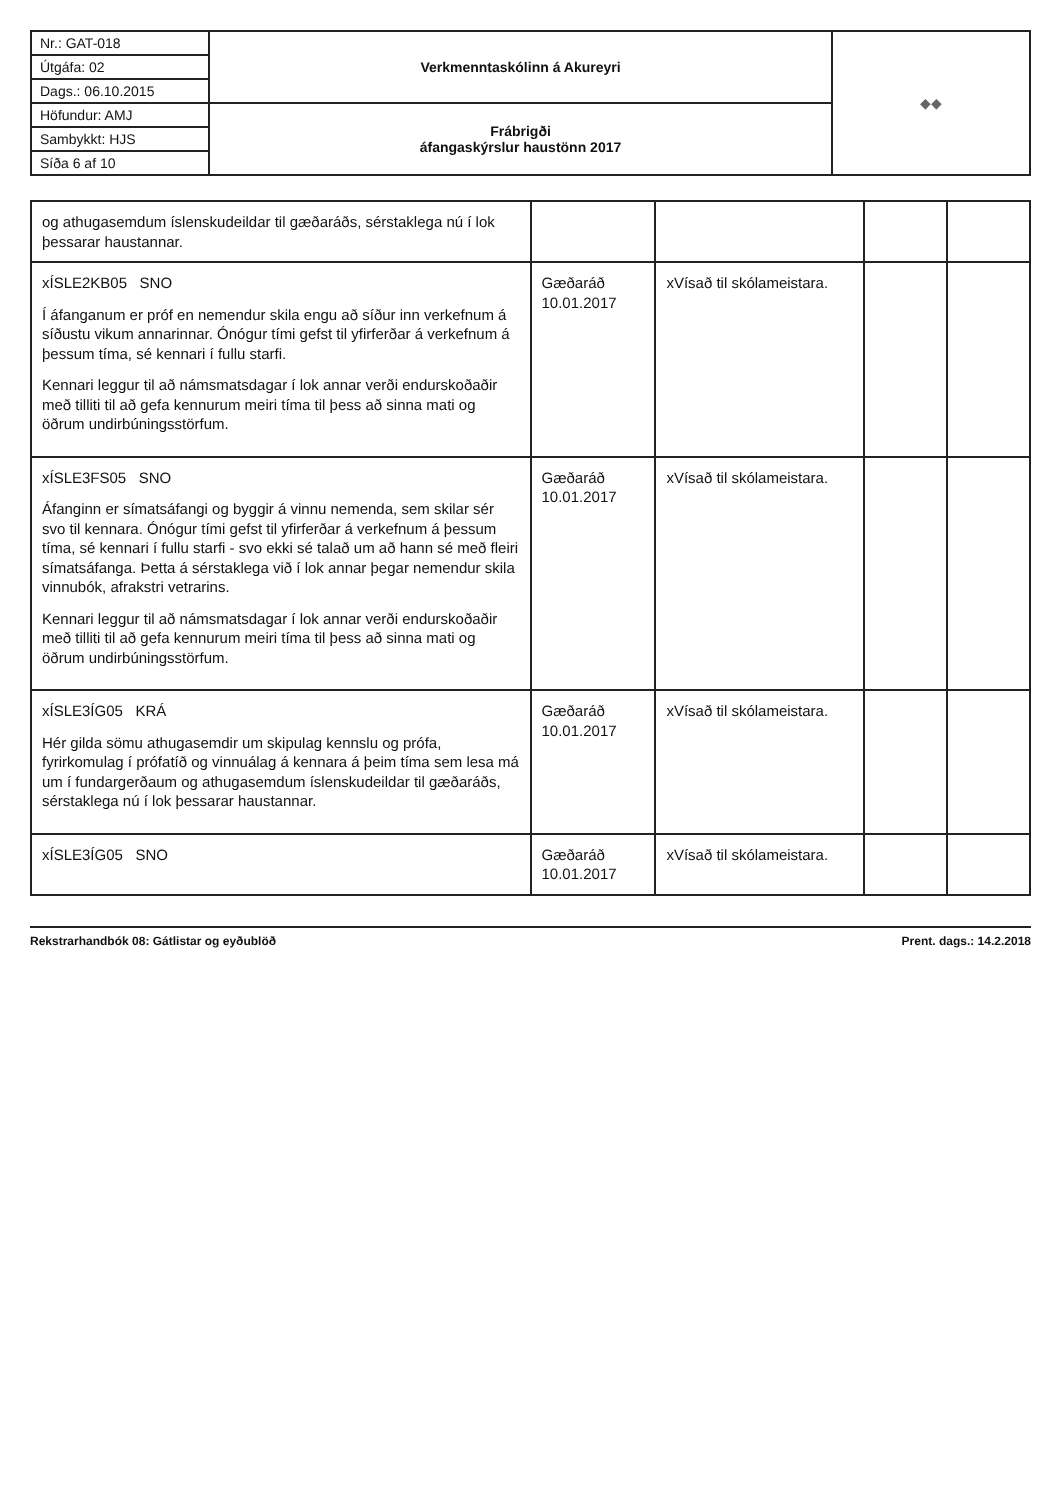| Nr.: GAT-018 | Verkmenntaskólinn á Akureyri | ◆◆ |
| Útgáfa: 02 | | |
| Dags.: 06.10.2015 | | |
| Höfundur: AMJ | Frábrigði áfangaskýrslur haustönn 2017 | |
| Sambykkt: HJS | | |
| Síða 6 af 10 | | |
| og athugasemdum íslenskudeildar til gæðaráðs, sérstaklega nú í lok þessarar haustannar. | | | | |
| xÍSLE2KB05 SNO Í áfanganum er próf en nemendur skila engu að síður inn verkefnum á síðustu vikum annarinnar. Ónógur tími gefst til yfirferðar á verkefnum á þessum tíma, sé kennari í fullu starfi. Kennari leggur til að námsmatsdagar í lok annar verði endurskoðaðir með tilliti til að gefa kennurum meiri tíma til þess að sinna mati og öðrum undirbúningsstörfum. | Gæðaráð 10.01.2017 | xVísað til skólameistara. | | |
| xÍSLE3FS05 SNO Áfanginn er símatsáfangi og byggir á vinnu nemenda, sem skilar sér svo til kennara. Ónógur tími gefst til yfirferðar á verkefnum á þessum tíma, sé kennari í fullu starfi - svo ekki sé talað um að hann sé með fleiri símatsáfanga. Þetta á sérstaklega við í lok annar þegar nemendur skila vinnubók, afrakstri vetrarins. Kennari leggur til að námsmatsdagar í lok annar verði endurskoðaðir með tilliti til að gefa kennurum meiri tíma til þess að sinna mati og öðrum undirbúningsstörfum. | Gæðaráð 10.01.2017 | xVísað til skólameistara. | | |
| xÍSLE3ÍG05 KRÁ Hér gilda sömu athugasemdir um skipulag kennslu og prófa, fyrirkomulag í prófatíð og vinnuálag á kennara á þeim tíma sem lesa má um í fundargerðaum og athugasemdum íslenskudeildar til gæðaráðs, sérstaklega nú í lok þessarar haustannar. | Gæðaráð 10.01.2017 | xVísað til skólameistara. | | |
| xÍSLE3ÍG05 SNO | Gæðaráð 10.01.2017 | xVísað til skólameistara. | | |
Rekstrarhandbók 08: Gátlistar og eyðublöð Prent. dags.: 14.2.2018